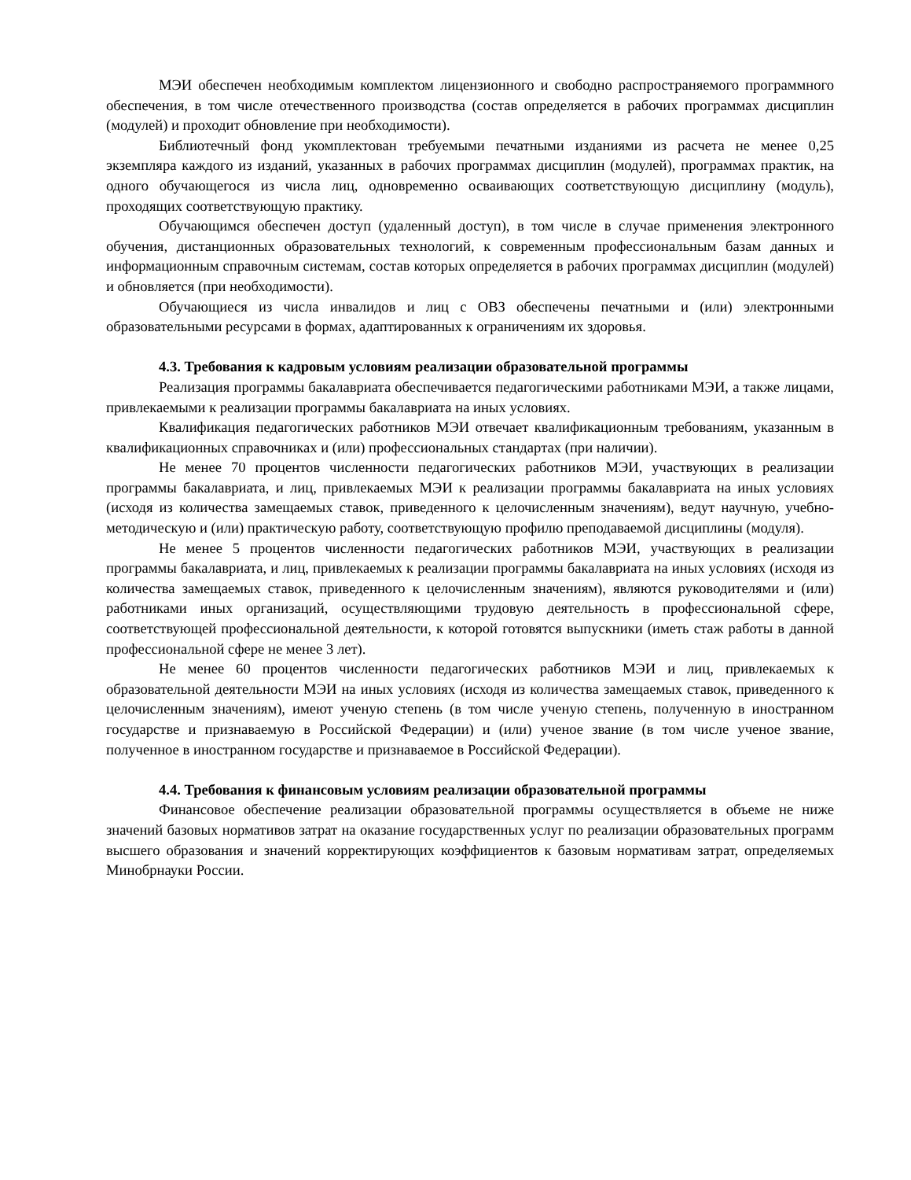МЭИ обеспечен необходимым комплектом лицензионного и свободно распространяемого программного обеспечения, в том числе отечественного производства (состав определяется в рабочих программах дисциплин (модулей) и проходит обновление при необходимости).
Библиотечный фонд укомплектован требуемыми печатными изданиями из расчета не менее 0,25 экземпляра каждого из изданий, указанных в рабочих программах дисциплин (модулей), программах практик, на одного обучающегося из числа лиц, одновременно осваивающих соответствующую дисциплину (модуль), проходящих соответствующую практику.
Обучающимся обеспечен доступ (удаленный доступ), в том числе в случае применения электронного обучения, дистанционных образовательных технологий, к современным профессиональным базам данных и информационным справочным системам, состав которых определяется в рабочих программах дисциплин (модулей) и обновляется (при необходимости).
Обучающиеся из числа инвалидов и лиц с ОВЗ обеспечены печатными и (или) электронными образовательными ресурсами в формах, адаптированных к ограничениям их здоровья.
4.3. Требования к кадровым условиям реализации образовательной программы
Реализация программы бакалавриата обеспечивается педагогическими работниками МЭИ, а также лицами, привлекаемыми к реализации программы бакалавриата на иных условиях.
Квалификация педагогических работников МЭИ отвечает квалификационным требованиям, указанным в квалификационных справочниках и (или) профессиональных стандартах (при наличии).
Не менее 70 процентов численности педагогических работников МЭИ, участвующих в реализации программы бакалавриата, и лиц, привлекаемых МЭИ к реализации программы бакалавриата на иных условиях (исходя из количества замещаемых ставок, приведенного к целочисленным значениям), ведут научную, учебно-методическую и (или) практическую работу, соответствующую профилю преподаваемой дисциплины (модуля).
Не менее 5 процентов численности педагогических работников МЭИ, участвующих в реализации программы бакалавриата, и лиц, привлекаемых к реализации программы бакалавриата на иных условиях (исходя из количества замещаемых ставок, приведенного к целочисленным значениям), являются руководителями и (или) работниками иных организаций, осуществляющими трудовую деятельность в профессиональной сфере, соответствующей профессиональной деятельности, к которой готовятся выпускники (иметь стаж работы в данной профессиональной сфере не менее 3 лет).
Не менее 60 процентов численности педагогических работников МЭИ и лиц, привлекаемых к образовательной деятельности МЭИ на иных условиях (исходя из количества замещаемых ставок, приведенного к целочисленным значениям), имеют ученую степень (в том числе ученую степень, полученную в иностранном государстве и признаваемую в Российской Федерации) и (или) ученое звание (в том числе ученое звание, полученное в иностранном государстве и признаваемое в Российской Федерации).
4.4. Требования к финансовым условиям реализации образовательной программы
Финансовое обеспечение реализации образовательной программы осуществляется в объеме не ниже значений базовых нормативов затрат на оказание государственных услуг по реализации образовательных программ высшего образования и значений корректирующих коэффициентов к базовым нормативам затрат, определяемых Минобрнауки России.